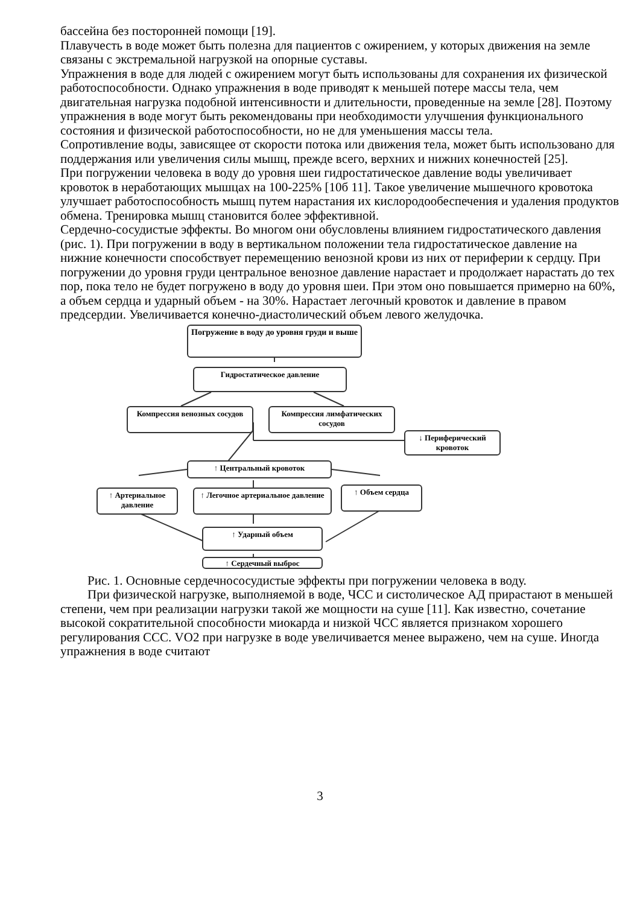бассейна без посторонней помощи [19].
Плавучесть в воде может быть полезна для пациентов с ожирением, у которых движения на земле связаны с экстремальной нагрузкой на опорные суставы.
Упражнения в воде для людей с ожирением могут быть использованы для сохранения их физической работоспособности. Однако упражнения в воде приводят к меньшей потере массы тела, чем двигательная нагрузка подобной интенсивности и длительности, проведенные на земле [28]. Поэтому упражнения в воде могут быть рекомендованы при необходимости улучшения функционального состояния и физической работоспособности, но не для уменьшения массы тела.
Сопротивление воды, зависящее от скорости потока или движения тела, может быть использовано для поддержания или увеличения силы мышц, прежде всего, верхних и нижних конечностей [25].
При погружении человека в воду до уровня шеи гидростатическое давление воды увеличивает кровоток в неработающих мышцах на 100-225% [10б 11]. Такое увеличение мышечного кровотока улучшает работоспособность мышц путем нарастания их кислородообеспечения и удаления продуктов обмена. Тренировка мышц становится более эффективной.
Сердечно-сосудистые эффекты. Во многом они обусловлены влиянием гидростатического давления (рис. 1). При погружении в воду в вертикальном положении тела гидростатическое давление на нижние конечности способствует перемещению венозной крови из них от периферии к сердцу. При погружении до уровня груди центральное венозное давление нарастает и продолжает нарастать до тех пор, пока тело не будет погружено в воду до уровня шеи. При этом оно повышается примерно на 60%, а объем сердца и ударный объем - на 30%. Нарастает легочный кровоток и давление в правом предсердии. Увеличивается конечно-диастолический объем левого желудочка.
Погружение в воду до уровня груди и выше
Гидростатическое давление
Компрессия венозных сосудов
Компрессия лимфатических сосудов
↓ Периферический кровоток
↑ Центральный кровоток
↑ Артериальное давление
↑ Легочное артериальное давление
↑ Объем сердца
↑ Ударный объем
↑ Сердечный выброс
Рис. 1. Основные сердечнососудистые эффекты при погружении человека в воду.
При физической нагрузке, выполняемой в воде, ЧСС и систолическое АД прирастают в меньшей степени, чем при реализации нагрузки такой же мощности на суше [11]. Как известно, сочетание высокой сократительной способности миокарда и низкой ЧСС является признаком хорошего регулирования ССС. VO2 при нагрузке в воде увеличивается менее выражено, чем на суше. Иногда упражнения в воде считают
3